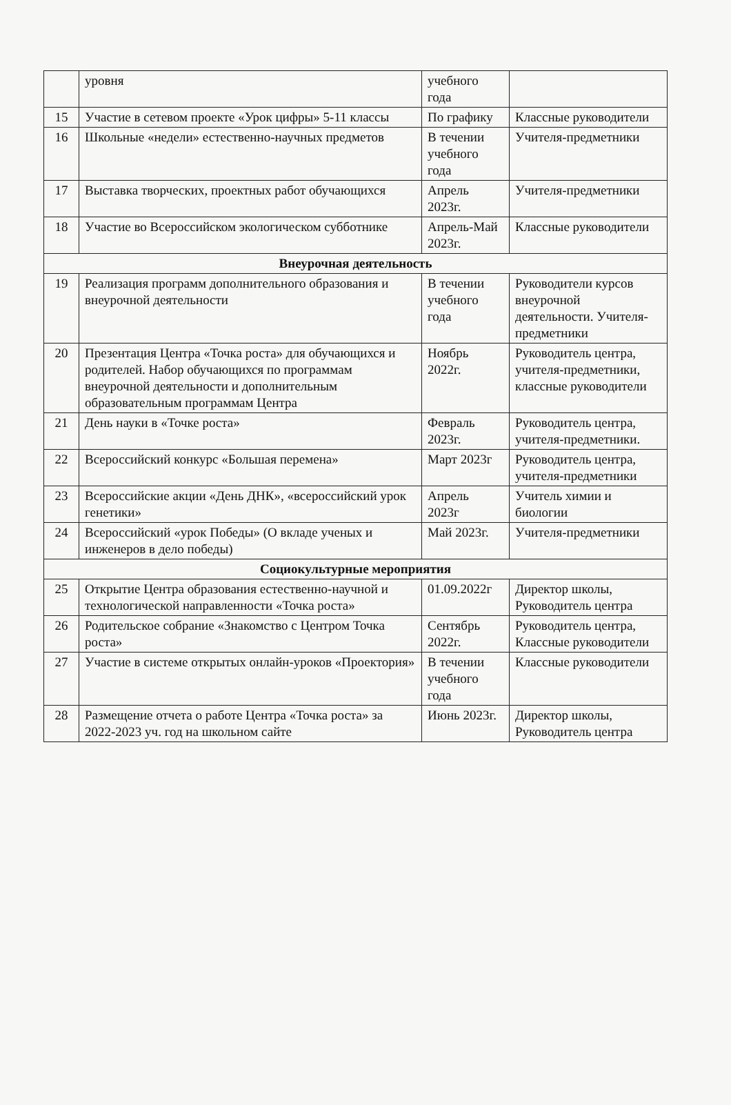| | уровня | учебного года | |
| 15 | Участие в сетевом проекте «Урок цифры» 5-11 классы | По графику | Классные руководители |
| 16 | Школьные «недели» естественно-научных предметов | В течении учебного года | Учителя-предметники |
| 17 | Выставка творческих, проектных работ обучающихся | Апрель 2023г. | Учителя-предметники |
| 18 | Участие во Всероссийском экологическом субботнике | Апрель-Май 2023г. | Классные руководители |
| Внеурочная деятельность | | | |
| 19 | Реализация программ дополнительного образования и внеурочной деятельности | В течении учебного года | Руководители курсов внеурочной деятельности. Учителя-предметники |
| 20 | Презентация Центра «Точка роста» для обучающихся и родителей. Набор обучающихся по программам внеурочной деятельности и дополнительным образовательным программам Центра | Ноябрь 2022г. | Руководитель центра, учителя-предметники, классные руководители |
| 21 | День науки в «Точке роста» | Февраль 2023г. | Руководитель центра, учителя-предметники. |
| 22 | Всероссийский конкурс «Большая перемена» | Март 2023г | Руководитель центра, учителя-предметники |
| 23 | Всероссийские акции «День ДНК», «всероссийский урок генетики» | Апрель 2023г | Учитель химии и биологии |
| 24 | Всероссийский «урок Победы» (О вкладе ученых и инженеров в дело победы) | Май 2023г. | Учителя-предметники |
| Социокультурные мероприятия | | | |
| 25 | Открытие Центра образования естественно-научной и технологической направленности «Точка роста» | 01.09.2022г | Директор школы, Руководитель центра |
| 26 | Родительское собрание «Знакомство с Центром Точка роста» | Сентябрь 2022г. | Руководитель центра, Классные руководители |
| 27 | Участие в системе открытых онлайн-уроков «Проектория» | В течении учебного года | Классные руководители |
| 28 | Размещение отчета о работе Центра «Точка роста» за 2022-2023 уч. год на школьном сайте | Июнь 2023г. | Директор школы, Руководитель центра |